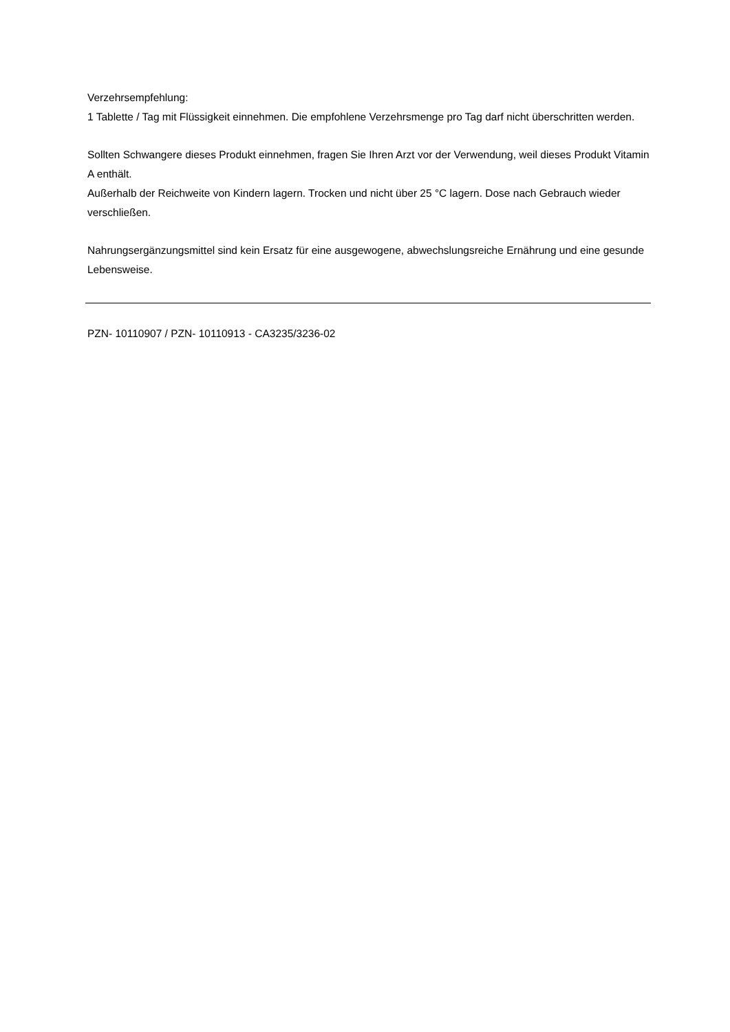Verzehrsempfehlung:
1 Tablette / Tag mit Flüssigkeit einnehmen. Die empfohlene Verzehrsmenge pro Tag darf nicht überschritten werden.
Sollten Schwangere dieses Produkt einnehmen, fragen Sie Ihren Arzt vor der Verwendung, weil dieses Produkt Vitamin A enthält.
Außerhalb der Reichweite von Kindern lagern. Trocken und nicht über 25 °C lagern. Dose nach Gebrauch wieder verschließen.
Nahrungsergänzungsmittel sind kein Ersatz für eine ausgewogene, abwechslungsreiche Ernährung und eine gesunde Lebensweise.
PZN- 10110907 / PZN- 10110913 - CA3235/3236-02